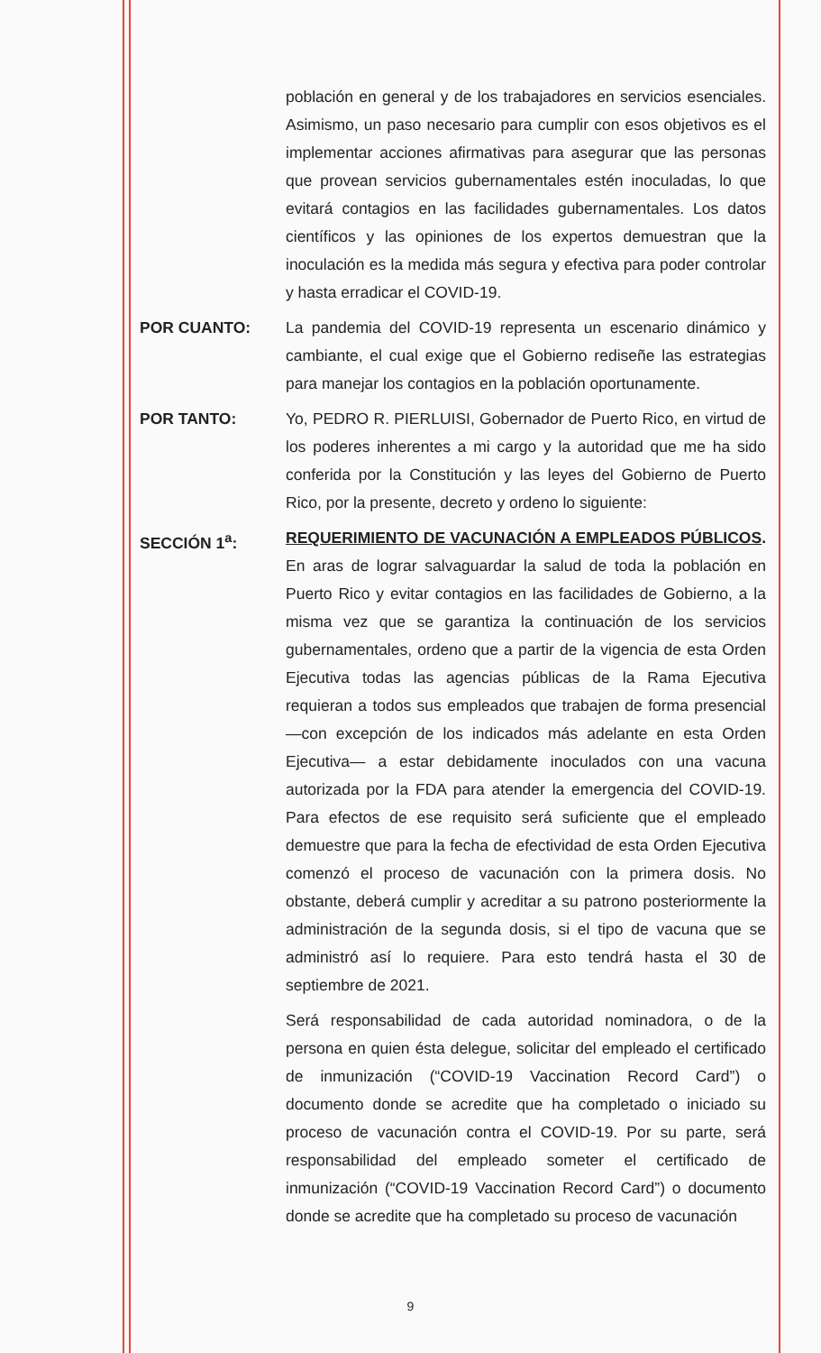población en general y de los trabajadores en servicios esenciales. Asimismo, un paso necesario para cumplir con esos objetivos es el implementar acciones afirmativas para asegurar que las personas que provean servicios gubernamentales estén inoculadas, lo que evitará contagios en las facilidades gubernamentales. Los datos científicos y las opiniones de los expertos demuestran que la inoculación es la medida más segura y efectiva para poder controlar y hasta erradicar el COVID-19.
POR CUANTO: La pandemia del COVID-19 representa un escenario dinámico y cambiante, el cual exige que el Gobierno rediseñe las estrategias para manejar los contagios en la población oportunamente.
POR TANTO: Yo, PEDRO R. PIERLUISI, Gobernador de Puerto Rico, en virtud de los poderes inherentes a mi cargo y la autoridad que me ha sido conferida por la Constitución y las leyes del Gobierno de Puerto Rico, por la presente, decreto y ordeno lo siguiente:
SECCIÓN 1<sup>a</sup>: REQUERIMIENTO DE VACUNACIÓN A EMPLEADOS PÚBLICOS. En aras de lograr salvaguardar la salud de toda la población en Puerto Rico y evitar contagios en las facilidades de Gobierno, a la misma vez que se garantiza la continuación de los servicios gubernamentales, ordeno que a partir de la vigencia de esta Orden Ejecutiva todas las agencias públicas de la Rama Ejecutiva requieran a todos sus empleados que trabajen de forma presencial —con excepción de los indicados más adelante en esta Orden Ejecutiva— a estar debidamente inoculados con una vacuna autorizada por la FDA para atender la emergencia del COVID-19. Para efectos de ese requisito será suficiente que el empleado demuestre que para la fecha de efectividad de esta Orden Ejecutiva comenzó el proceso de vacunación con la primera dosis. No obstante, deberá cumplir y acreditar a su patrono posteriormente la administración de la segunda dosis, si el tipo de vacuna que se administró así lo requiere. Para esto tendrá hasta el 30 de septiembre de 2021.
Será responsabilidad de cada autoridad nominadora, o de la persona en quien ésta delegue, solicitar del empleado el certificado de inmunización (“COVID-19 Vaccination Record Card”) o documento donde se acredite que ha completado o iniciado su proceso de vacunación contra el COVID-19. Por su parte, será responsabilidad del empleado someter el certificado de inmunización (“COVID-19 Vaccination Record Card”) o documento donde se acredite que ha completado su proceso de vacunación
9